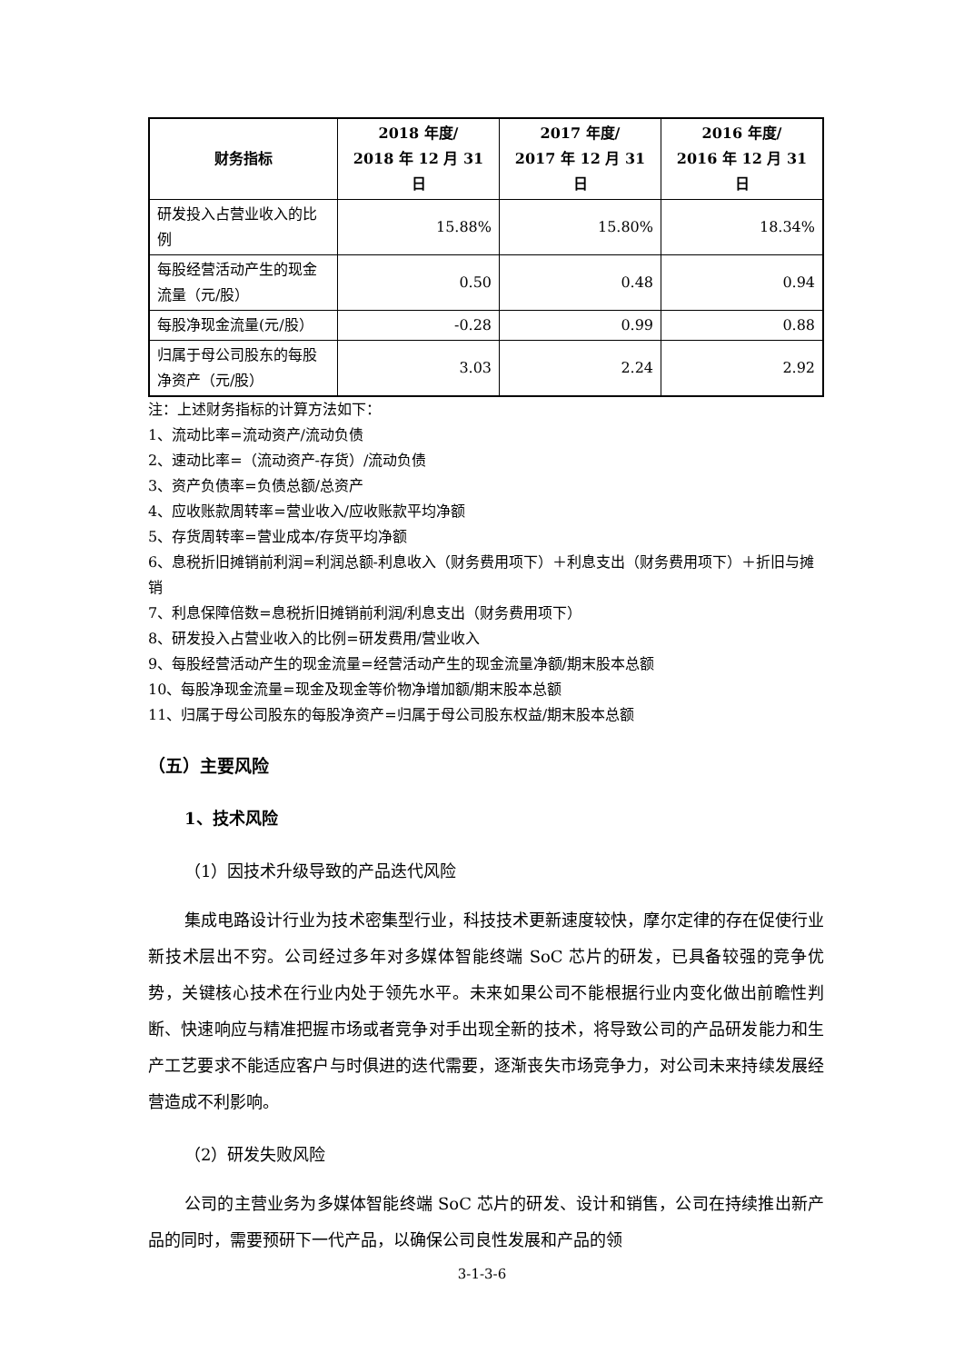| 财务指标 | 2018 年度/ 2018 年 12 月 31 日 | 2017 年度/ 2017 年 12 月 31 日 | 2016 年度/ 2016 年 12 月 31 日 |
| --- | --- | --- | --- |
| 研发投入占营业收入的比例 | 15.88% | 15.80% | 18.34% |
| 每股经营活动产生的现金流量（元/股） | 0.50 | 0.48 | 0.94 |
| 每股净现金流量(元/股） | -0.28 | 0.99 | 0.88 |
| 归属于母公司股东的每股净资产（元/股） | 3.03 | 2.24 | 2.92 |
注：上述财务指标的计算方法如下：
1、流动比率=流动资产/流动负债
2、速动比率=（流动资产-存货）/流动负债
3、资产负债率=负债总额/总资产
4、应收账款周转率=营业收入/应收账款平均净额
5、存货周转率=营业成本/存货平均净额
6、息税折旧摊销前利润=利润总额-利息收入（财务费用项下）＋利息支出（财务费用项下）＋折旧与摊销
7、利息保障倍数=息税折旧摊销前利润/利息支出（财务费用项下）
8、研发投入占营业收入的比例=研发费用/营业收入
9、每股经营活动产生的现金流量=经营活动产生的现金流量净额/期末股本总额
10、每股净现金流量=现金及现金等价物净增加额/期末股本总额
11、归属于母公司股东的每股净资产=归属于母公司股东权益/期末股本总额
（五）主要风险
1、技术风险
（1）因技术升级导致的产品迭代风险
集成电路设计行业为技术密集型行业，科技技术更新速度较快，摩尔定律的存在促使行业新技术层出不穷。公司经过多年对多媒体智能终端 SoC 芯片的研发，已具备较强的竞争优势，关键核心技术在行业内处于领先水平。未来如果公司不能根据行业内变化做出前瞻性判断、快速响应与精准把握市场或者竞争对手出现全新的技术，将导致公司的产品研发能力和生产工艺要求不能适应客户与时俱进的迭代需要，逐渐丧失市场竞争力，对公司未来持续发展经营造成不利影响。
（2）研发失败风险
公司的主营业务为多媒体智能终端 SoC 芯片的研发、设计和销售，公司在持续推出新产品的同时，需要预研下一代产品，以确保公司良性发展和产品的领
3-1-3-6